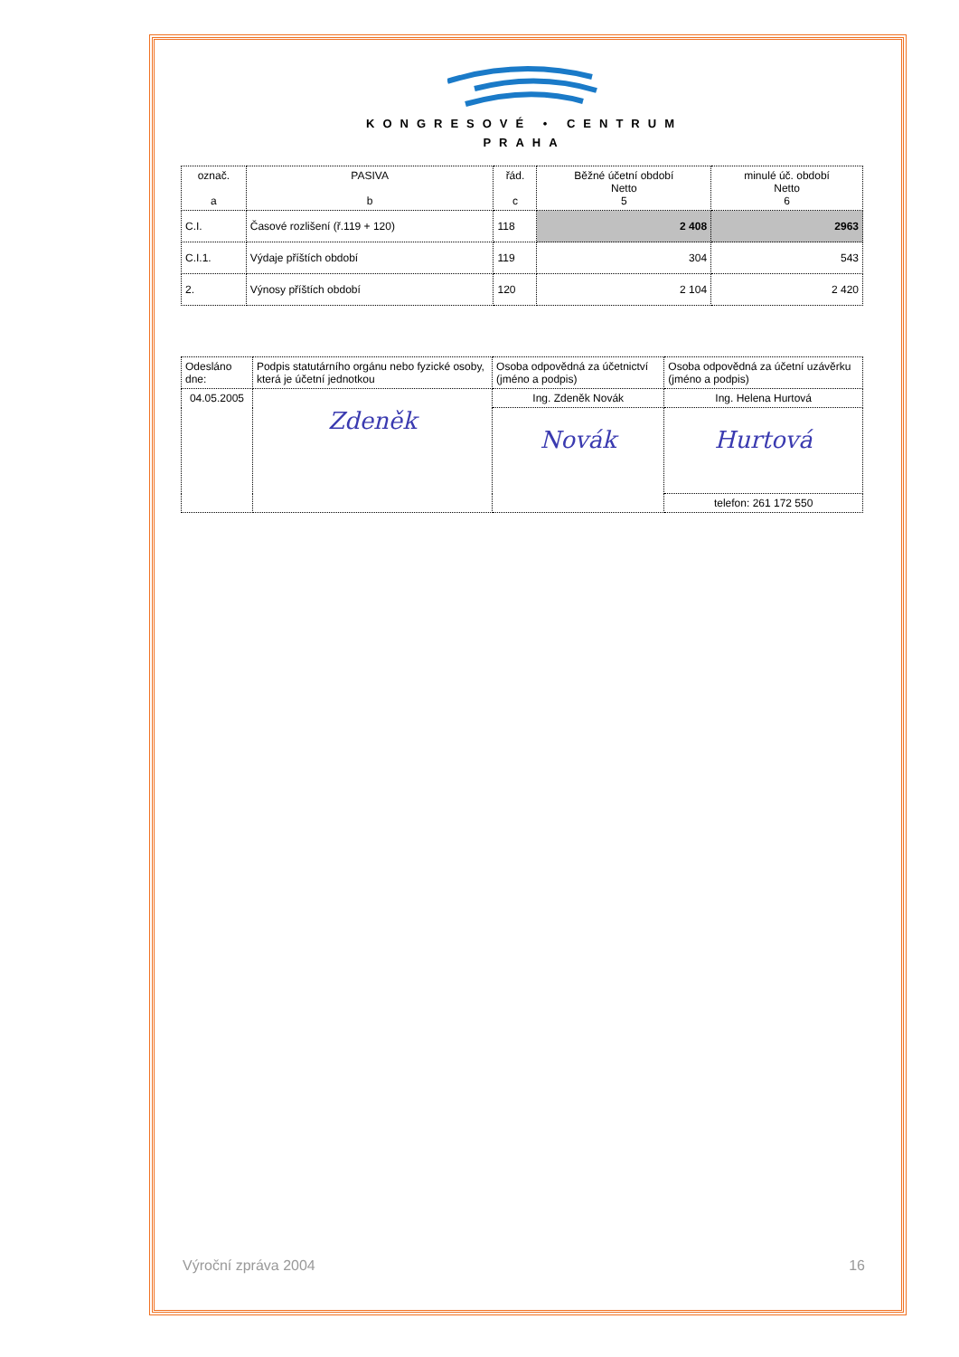KONGRESOVÉ • CENTRUM
PRAHA
| označ. a | PASIVA b | řád. c | Běžné účetní období Netto 5 | minulé úč. období Netto 6 |
| --- | --- | --- | --- | --- |
| C.I. | Časové rozlišení (ř.119 + 120) | 118 | 2 408 | 2963 |
| C.I.1. | Výdaje příštích období | 119 | 304 | 543 |
| 2. | Výnosy příštích období | 120 | 2 104 | 2 420 |
| Odesláno dne: | Podpis statutárního orgánu nebo fyzické osoby, která je účetní jednotkou | Osoba odpovědná za účetnictví (jméno a podpis) | Osoba odpovědná za účetní uzávěrku (jméno a podpis) |
| 04.05.2005 | Zdeněk | Ing. Zdeněk Novák | Ing. Helena Hurtová |
| | | Novák | Hurtová |
| | | | telefon: 261 172 550 |
Výroční zpráva 2004 16